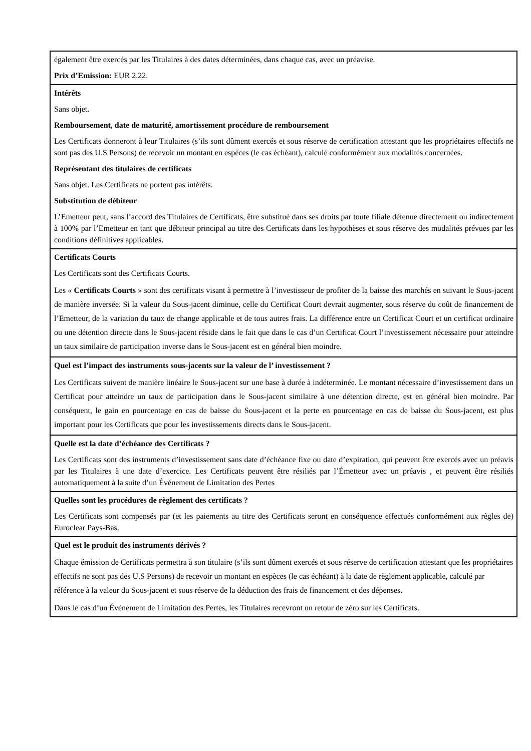également être exercés par les Titulaires à des dates déterminées, dans chaque cas, avec un préavise.
Prix d’Emission: EUR 2.22.
Intérêts
Sans objet.
Remboursement, date de maturité, amortissement procédure de remboursement
Les Certificats donneront à leur Titulaires (s’ils sont dûment exercés et sous réserve de certification attestant que les propriétaires effectifs ne sont pas des U.S Persons) de recevoir un montant en espèces (le cas échéant), calculé conformément aux modalités concernées.
Représentant des titulaires de certificats
Sans objet. Les Certificats ne portent pas intérêts.
Substitution de débiteur
L’Emetteur peut, sans l’accord des Titulaires de Certificats, être substitué dans ses droits par toute filiale détenue directement ou indirectement à 100% par l’Emetteur en tant que débiteur principal au titre des Certificats dans les hypothèses et sous réserve des modalités prévues par les conditions définitives applicables.
Certificats Courts
Les Certificats sont des Certificats Courts.
Les « Certificats Courts » sont des certificats visant à permettre à l’investisseur de profiter de la baisse des marchés en suivant le Sous-jacent de manière inversée. Si la valeur du Sous-jacent diminue, celle du Certificat Court devrait augmenter, sous réserve du coût de financement de l’Emetteur, de la variation du taux de change applicable et de tous autres frais. La différence entre un Certificat Court et un certificat ordinaire ou une détention directe dans le Sous-jacent réside dans le fait que dans le cas d’un Certificat Court l’investissement nécessaire pour atteindre un taux similaire de participation inverse dans le Sous-jacent est en général bien moindre.
Quel est l’impact des instruments sous-jacents sur la valeur de l’ investissement ?
Les Certificats suivent de manière linéaire le Sous-jacent sur une base à durée à indéterminée. Le montant nécessaire d’investissement dans un Certificat pour atteindre un taux de participation dans le Sous-jacent similaire à une détention directe, est en général bien moindre. Par conséquent, le gain en pourcentage en cas de baisse du Sous-jacent et la perte en pourcentage en cas de baisse du Sous-jacent, est plus important pour les Certificats que pour les investissements directs dans le Sous-jacent.
Quelle est la date d’échéance des Certificats ?
Les Certificats sont des instruments d’investissement sans date d’échéance fixe ou date d’expiration, qui peuvent être exercés avec un préavis par les Titulaires à une date d’exercice. Les Certificats peuvent être résiliés par l’Émetteur avec un préavis , et peuvent être résiliés automatiquement à la suite d’un Événement de Limitation des Pertes
Quelles sont les procédures de règlement des certificats ?
Les Certificats sont compensés par (et les paiements au titre des Certificats seront en conséquence effectués conformément aux règles de) Euroclear Pays-Bas.
Quel est le produit des instruments dérivés ?
Chaque émission de Certificats permettra à son titulaire (s’ils sont dûment exercés et sous réserve de certification attestant que les propriétaires effectifs ne sont pas des U.S Persons) de recevoir un montant en espèces (le cas échéant) à la date de règlement applicable, calculé par référence à la valeur du Sous-jacent et sous réserve de la déduction des frais de financement et des dépenses.
Dans le cas d’un Événement de Limitation des Pertes, les Titulaires recevront un retour de zéro sur les Certificats.